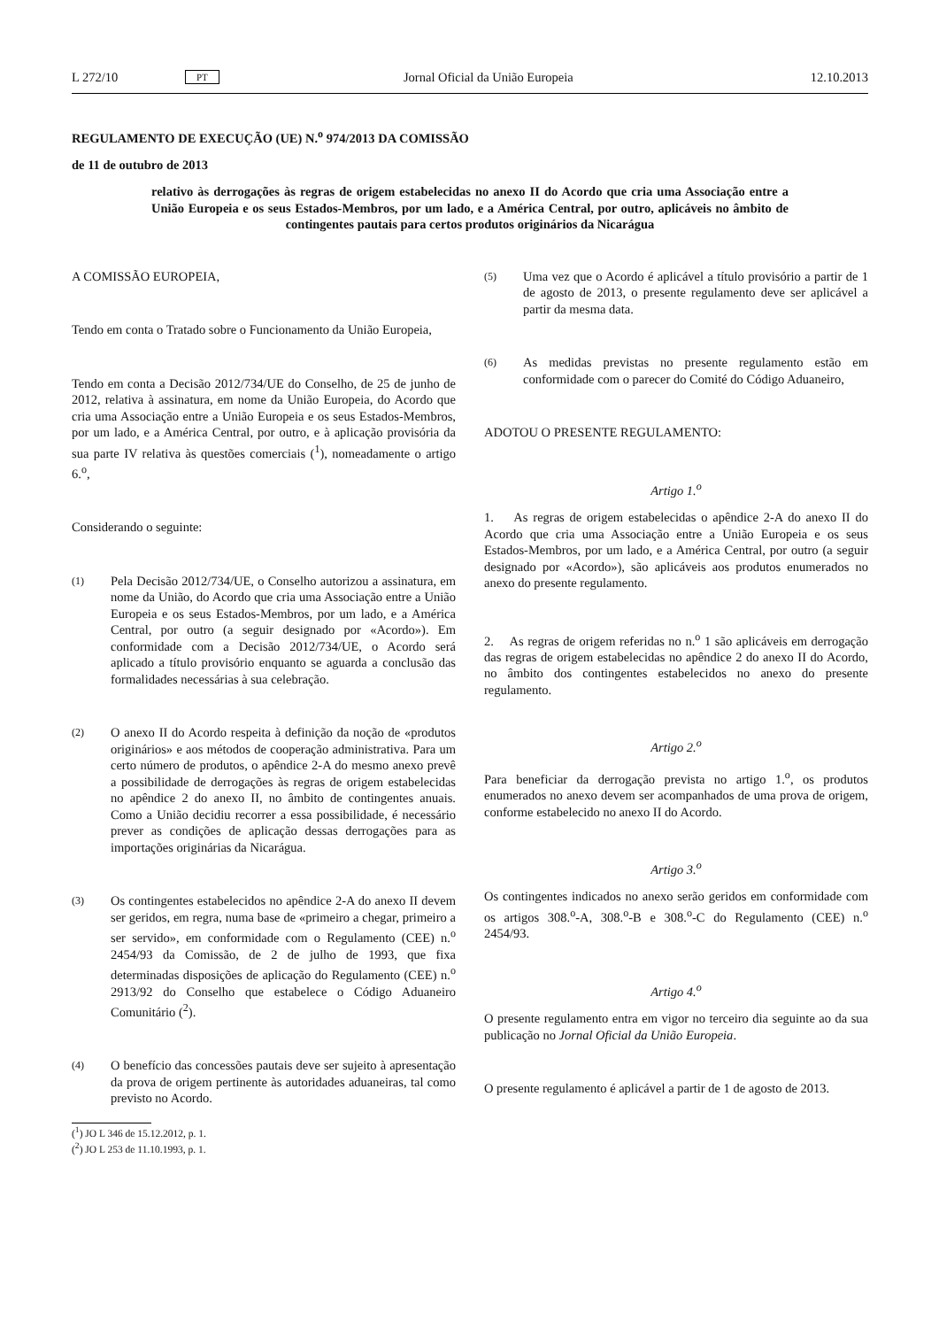L 272/10 PT Jornal Oficial da União Europeia 12.10.2013
REGULAMENTO DE EXECUÇÃO (UE) N.<sup>o</sup> 974/2013 DA COMISSÃO
de 11 de outubro de 2013
relativo às derrogações às regras de origem estabelecidas no anexo II do Acordo que cria uma Associação entre a União Europeia e os seus Estados-Membros, por um lado, e a América Central, por outro, aplicáveis no âmbito de contingentes pautais para certos produtos originários da Nicarágua
A COMISSÃO EUROPEIA,
Tendo em conta o Tratado sobre o Funcionamento da União Europeia,
Tendo em conta a Decisão 2012/734/UE do Conselho, de 25 de junho de 2012, relativa à assinatura, em nome da União Europeia, do Acordo que cria uma Associação entre a União Europeia e os seus Estados-Membros, por um lado, e a América Central, por outro, e à aplicação provisória da sua parte IV relativa às questões comerciais (<sup>1</sup>), nomeadamente o artigo 6.<sup>o</sup>,
Considerando o seguinte:
(1)
Pela Decisão 2012/734/UE, o Conselho autorizou a assinatura, em nome da União, do Acordo que cria uma Associação entre a União Europeia e os seus Estados-Membros, por um lado, e a América Central, por outro (a seguir designado por «Acordo»). Em conformidade com a Decisão 2012/734/UE, o Acordo será aplicado a título provisório enquanto se aguarda a conclusão das formalidades necessárias à sua celebração.
(2)
O anexo II do Acordo respeita à definição da noção de «produtos originários» e aos métodos de cooperação administrativa. Para um certo número de produtos, o apêndice 2-A do mesmo anexo prevê a possibilidade de derrogações às regras de origem estabelecidas no apêndice 2 do anexo II, no âmbito de contingentes anuais. Como a União decidiu recorrer a essa possibilidade, é necessário prever as condições de aplicação dessas derrogações para as importações originárias da Nicarágua.
(3)
Os contingentes estabelecidos no apêndice 2-A do anexo II devem ser geridos, em regra, numa base de «primeiro a chegar, primeiro a ser servido», em conformidade com o Regulamento (CEE) n.<sup>o</sup> 2454/93 da Comissão, de 2 de julho de 1993, que fixa determinadas disposições de aplicação do Regulamento (CEE) n.<sup>o</sup> 2913/92 do Conselho que estabelece o Código Aduaneiro Comunitário (<sup>2</sup>).
(4)
O benefício das concessões pautais deve ser sujeito à apresentação da prova de origem pertinente às autoridades aduaneiras, tal como previsto no Acordo.
(<sup>1</sup>) JO L 346 de 15.12.2012, p. 1.
(<sup>2</sup>) JO L 253 de 11.10.1993, p. 1.
(5)
Uma vez que o Acordo é aplicável a título provisório a partir de 1 de agosto de 2013, o presente regulamento deve ser aplicável a partir da mesma data.
(6)
As medidas previstas no presente regulamento estão em conformidade com o parecer do Comité do Código Aduaneiro,
ADOTOU O PRESENTE REGULAMENTO:
Artigo 1.<sup>o</sup>
1. As regras de origem estabelecidas o apêndice 2-A do anexo II do Acordo que cria uma Associação entre a União Europeia e os seus Estados-Membros, por um lado, e a América Central, por outro (a seguir designado por «Acordo»), são aplicáveis aos produtos enumerados no anexo do presente regulamento.
2. As regras de origem referidas no n.<sup>o</sup> 1 são aplicáveis em derrogação das regras de origem estabelecidas no apêndice 2 do anexo II do Acordo, no âmbito dos contingentes estabelecidos no anexo do presente regulamento.
Artigo 2.<sup>o</sup>
Para beneficiar da derrogação prevista no artigo 1.<sup>o</sup>, os produtos enumerados no anexo devem ser acompanhados de uma prova de origem, conforme estabelecido no anexo II do Acordo.
Artigo 3.<sup>o</sup>
Os contingentes indicados no anexo serão geridos em conformidade com os artigos 308.<sup>o</sup>-A, 308.<sup>o</sup>-B e 308.<sup>o</sup>-C do Regulamento (CEE) n.<sup>o</sup> 2454/93.
Artigo 4.<sup>o</sup>
O presente regulamento entra em vigor no terceiro dia seguinte ao da sua publicação no Jornal Oficial da União Europeia.
O presente regulamento é aplicável a partir de 1 de agosto de 2013.